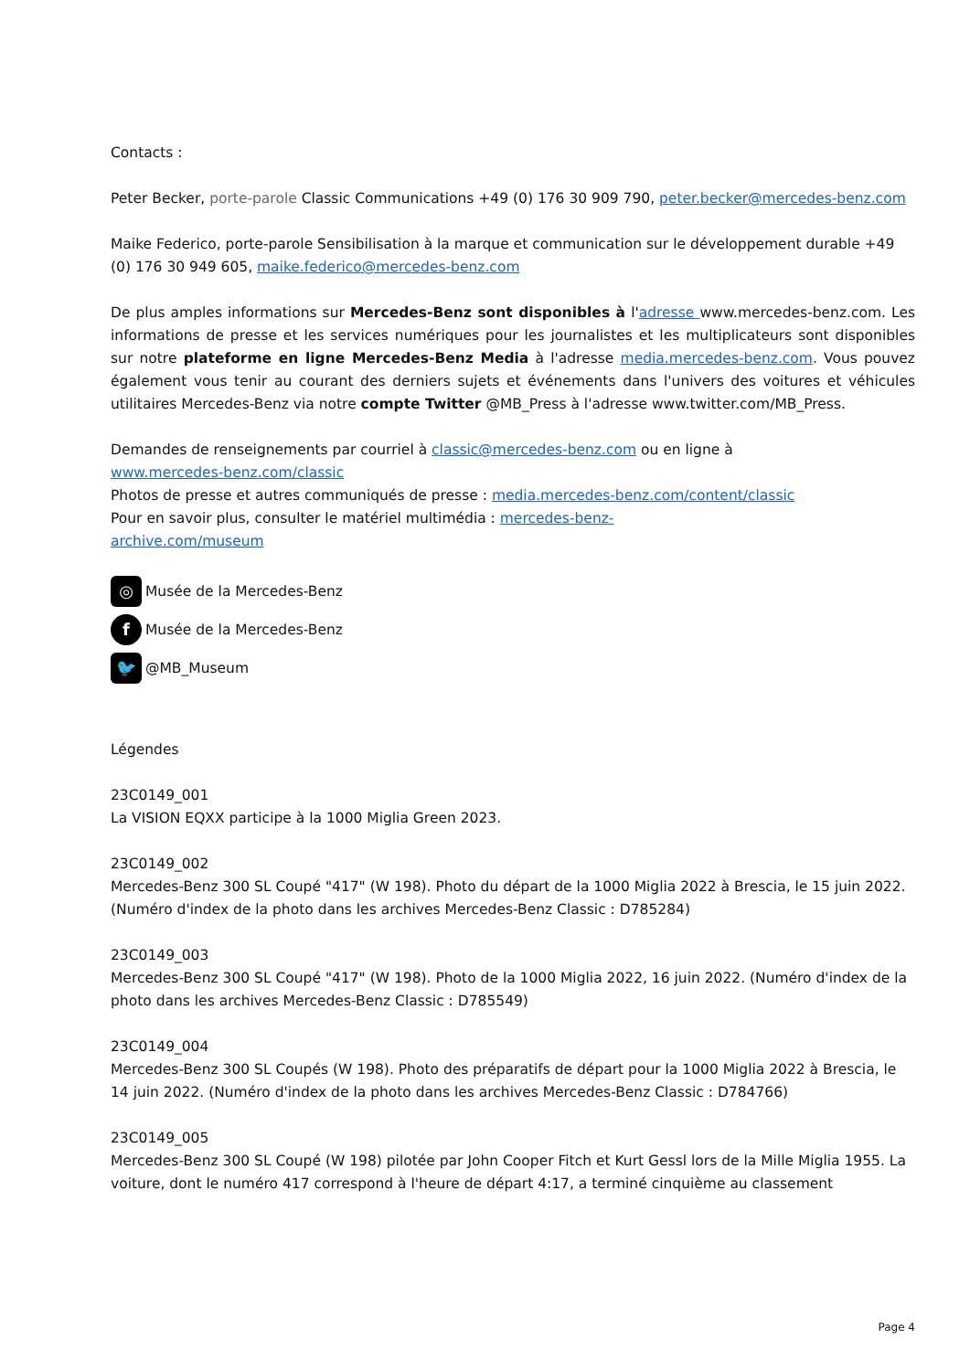Contacts :
Peter Becker, porte-parole Classic Communications +49 (0) 176 30 909 790, peter.becker@mercedes-benz.com
Maike Federico, porte-parole Sensibilisation à la marque et communication sur le développement durable +49 (0) 176 30 949 605, maike.federico@mercedes-benz.com
De plus amples informations sur Mercedes-Benz sont disponibles à l'adresse www.mercedes-benz.com. Les informations de presse et les services numériques pour les journalistes et les multiplicateurs sont disponibles sur notre plateforme en ligne Mercedes-Benz Media à l'adresse media.mercedes-benz.com. Vous pouvez également vous tenir au courant des derniers sujets et événements dans l'univers des voitures et véhicules utilitaires Mercedes-Benz via notre compte Twitter @MB_Press à l'adresse www.twitter.com/MB_Press.
Demandes de renseignements par courriel à classic@mercedes-benz.com ou en ligne à
www.mercedes-benz.com/classic
Photos de presse et autres communiqués de presse : media.mercedes-benz.com/content/classic
Pour en savoir plus, consulter le matériel multimédia : mercedes-benz-
archive.com/museum
◎
Musée de la Mercedes-Benz
f
Musée de la Mercedes-Benz
🐦
@MB_Museum
Légendes
23C0149_001
La VISION EQXX participe à la 1000 Miglia Green 2023.
23C0149_002
Mercedes-Benz 300 SL Coupé "417" (W 198). Photo du départ de la 1000 Miglia 2022 à Brescia, le 15 juin 2022. (Numéro d'index de la photo dans les archives Mercedes-Benz Classic : D785284)
23C0149_003
Mercedes-Benz 300 SL Coupé "417" (W 198). Photo de la 1000 Miglia 2022, 16 juin 2022. (Numéro d'index de la photo dans les archives Mercedes-Benz Classic : D785549)
23C0149_004
Mercedes-Benz 300 SL Coupés (W 198). Photo des préparatifs de départ pour la 1000 Miglia 2022 à Brescia, le 14 juin 2022. (Numéro d'index de la photo dans les archives Mercedes-Benz Classic : D784766)
23C0149_005
Mercedes-Benz 300 SL Coupé (W 198) pilotée par John Cooper Fitch et Kurt Gessl lors de la Mille Miglia 1955. La voiture, dont le numéro 417 correspond à l'heure de départ 4:17, a terminé cinquième au classement
Page 4